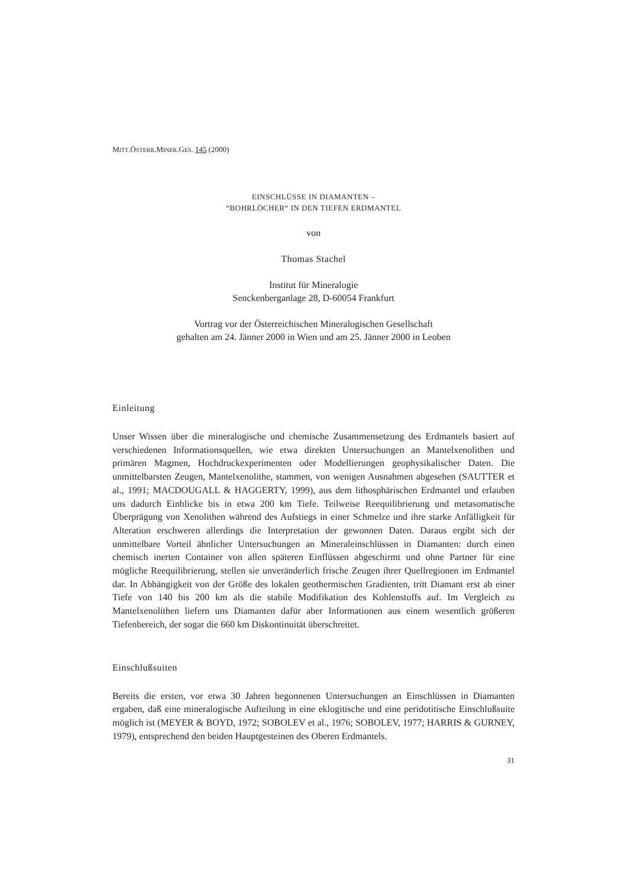MITT.ÖSTERR.MINER.GES. 145 (2000)
EINSCHLÜSSE IN DIAMANTEN –
“BOHRLÖCHER“ IN DEN TIEFEN ERDMANTEL
von
Thomas Stachel
Institut für Mineralogie
Senckenberganlage 28, D-60054 Frankfurt
Vortrag vor der Österreichischen Mineralogischen Gesellschaft
gehalten am 24. Jänner 2000 in Wien und am 25. Jänner 2000 in Leoben
Einleitung
Unser Wissen über die mineralogische und chemische Zusammensetzung des Erdmantels basiert auf verschiedenen Informationsquellen, wie etwa direkten Untersuchungen an Mantelxenolithen und primären Magmen, Hochdruckexperimenten oder Modellierungen geophysikalischer Daten. Die unmittelbarsten Zeugen, Mantelxenolithe, stammen, von wenigen Ausnahmen abgesehen (SAUTTER et al., 1991; MACDOUGALL & HAGGERTY, 1999), aus dem lithosphärischen Erdmantel und erlauben uns dadurch Einblicke bis in etwa 200 km Tiefe. Teilweise Reequilibrierung und metasomatische Überprägung von Xenolithen während des Aufstiegs in einer Schmelze und ihre starke Anfälligkeit für Alteration erschweren allerdings die Interpretation der gewonnen Daten. Daraus ergibt sich der unmittelbare Vorteil ähnlicher Untersuchungen an Mineraleinschlüssen in Diamanten: durch einen chemisch inerten Container von allen späteren Einflüssen abgeschirmt und ohne Partner für eine mögliche Reequilibrierung, stellen sie unveränderlich frische Zeugen ihrer Quellregionen im Erdmantel dar. In Abhängigkeit von der Größe des lokalen geothermischen Gradienten, tritt Diamant erst ab einer Tiefe von 140 bis 200 km als die stabile Modifikation des Kohlenstoffs auf. Im Vergleich zu Mantelxenolithen liefern uns Diamanten dafür aber Informationen aus einem wesentlich größeren Tiefenbereich, der sogar die 660 km Diskontinuität überschreitet.
Einschlußsuiten
Bereits die ersten, vor etwa 30 Jahren begonnenen Untersuchungen an Einschlüssen in Diamanten ergaben, daß eine mineralogische Aufteilung in eine eklogitische und eine peridotitische Einschlußsuite möglich ist (MEYER & BOYD, 1972; SOBOLEV et al., 1976; SOBOLEV, 1977; HARRIS & GURNEY, 1979), entsprechend den beiden Hauptgesteinen des Oberen Erdmantels.
31